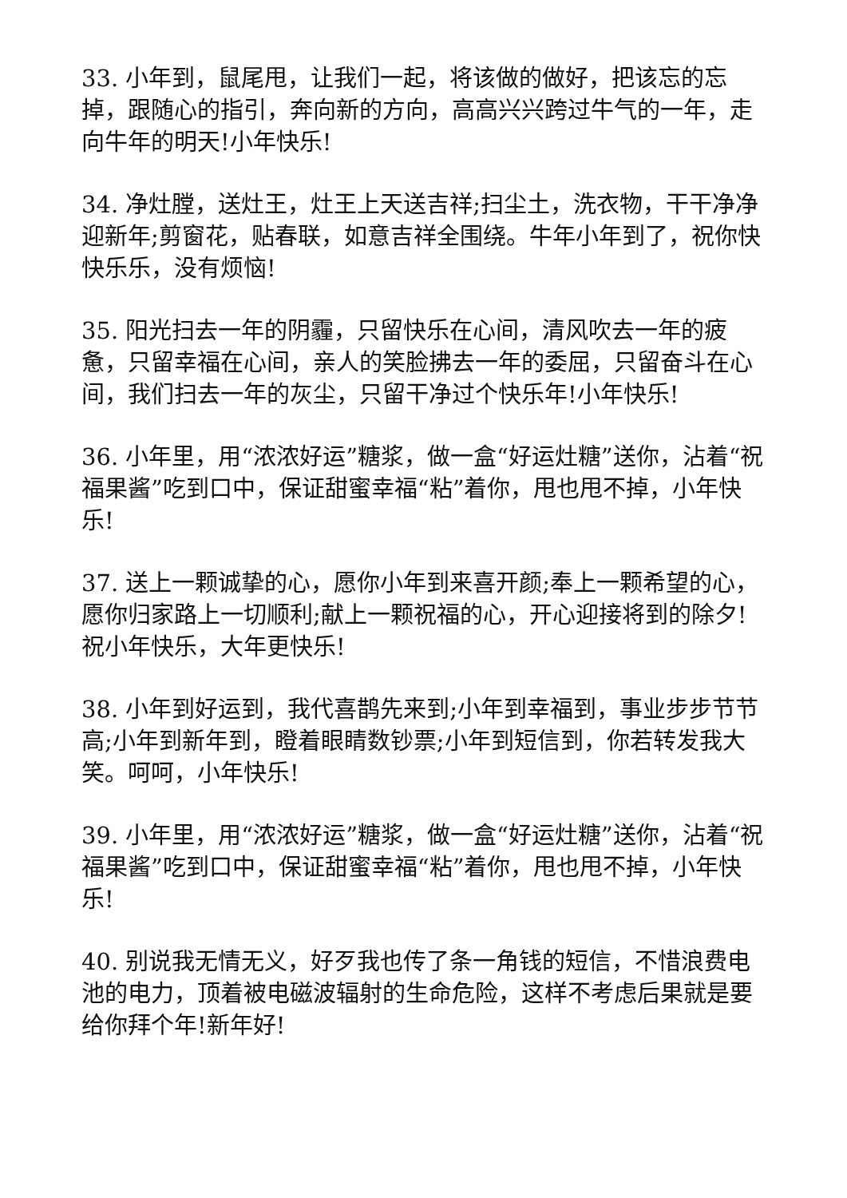33. 小年到，鼠尾甩，让我们一起，将该做的做好，把该忘的忘掉，跟随心的指引，奔向新的方向，高高兴兴跨过牛气的一年，走向牛年的明天!小年快乐!
34. 净灶膛，送灶王，灶王上天送吉祥;扫尘土，洗衣物，干干净净迎新年;剪窗花，贴春联，如意吉祥全围绕。牛年小年到了，祝你快快乐乐，没有烦恼!
35. 阳光扫去一年的阴霾，只留快乐在心间，清风吹去一年的疲惫，只留幸福在心间，亲人的笑脸拂去一年的委屈，只留奋斗在心间，我们扫去一年的灰尘，只留干净过个快乐年!小年快乐!
36. 小年里，用“浓浓好运”糖浆，做一盒“好运灶糖”送你，沾着“祝福果酱”吃到口中，保证甜蜜幸福“粘”着你，甩也甩不掉，小年快乐!
37. 送上一颗诚挚的心，愿你小年到来喜开颜;奉上一颗希望的心，愿你归家路上一切顺利;献上一颗祝福的心，开心迎接将到的除夕!祝小年快乐，大年更快乐!
38. 小年到好运到，我代喜鹊先来到;小年到幸福到，事业步步节节高;小年到新年到，瞪着眼睛数钞票;小年到短信到，你若转发我大笑。呵呵，小年快乐!
39. 小年里，用“浓浓好运”糖浆，做一盒“好运灶糖”送你，沾着“祝福果酱”吃到口中，保证甜蜜幸福“粘”着你，甩也甩不掉，小年快乐!
40. 别说我无情无义，好歹我也传了条一角钱的短信，不惜浪费电池的电力，顶着被电磁波辐射的生命危险，这样不考虑后果就是要给你拜个年!新年好!